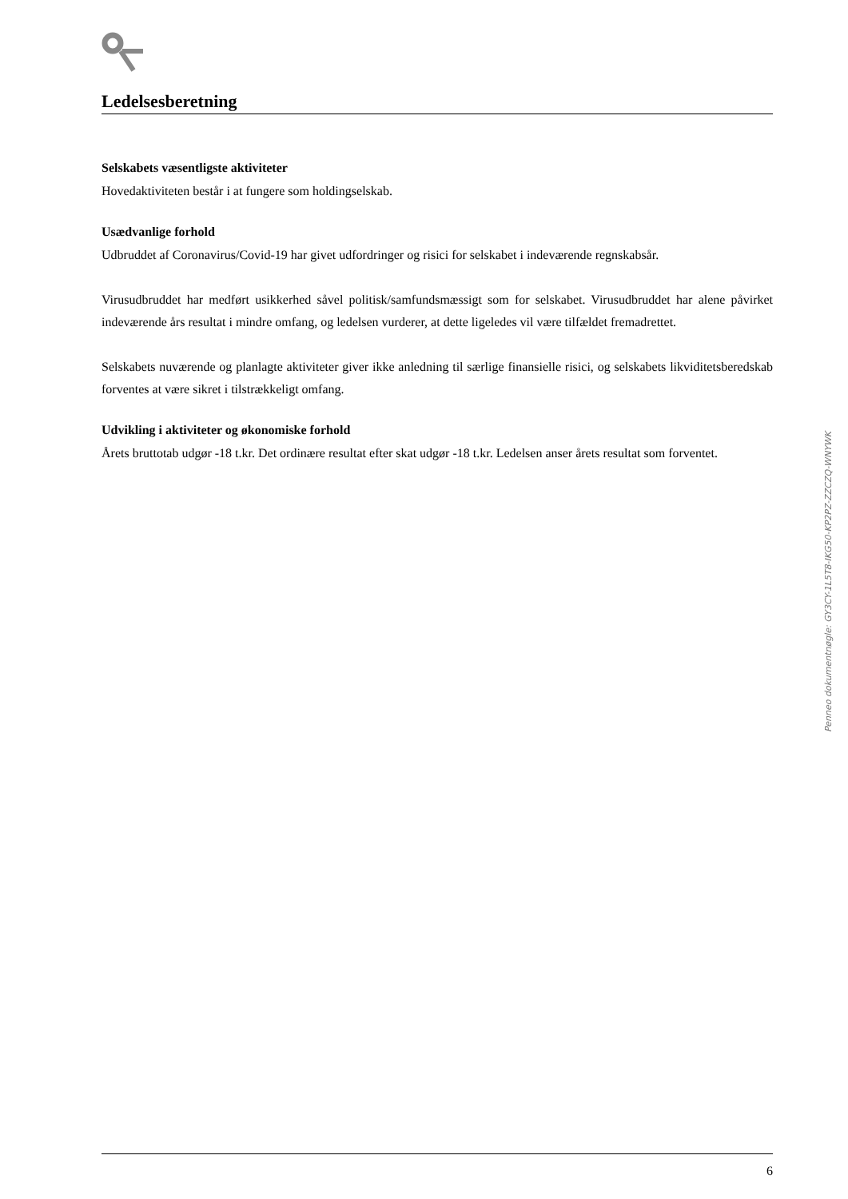Ledelsesberetning
Selskabets væsentligste aktiviteter
Hovedaktiviteten består i at fungere som holdingselskab.
Usædvanlige forhold
Udbruddet af Coronavirus/Covid-19 har givet udfordringer og risici for selskabet i indeværende regnskabsår.
Virusudbruddet har medført usikkerhed såvel politisk/samfundsmæssigt som for selskabet. Virusudbruddet har alene påvirket indeværende års resultat i mindre omfang, og ledelsen vurderer, at dette ligeledes vil være tilfældet fremadrettet.
Selskabets nuværende og planlagte aktiviteter giver ikke anledning til særlige finansielle risici, og selskabets likviditetsberedskab forventes at være sikret i tilstrækkeligt omfang.
Udvikling i aktiviteter og økonomiske forhold
Årets bruttotab udgør -18 t.kr. Det ordinære resultat efter skat udgør -18 t.kr. Ledelsen anser årets resultat som forventet.
Penneo dokumentnøgle: GY3CY-1L5T8-IKG50-KP2PZ-ZZCZQ-WNYWK
6